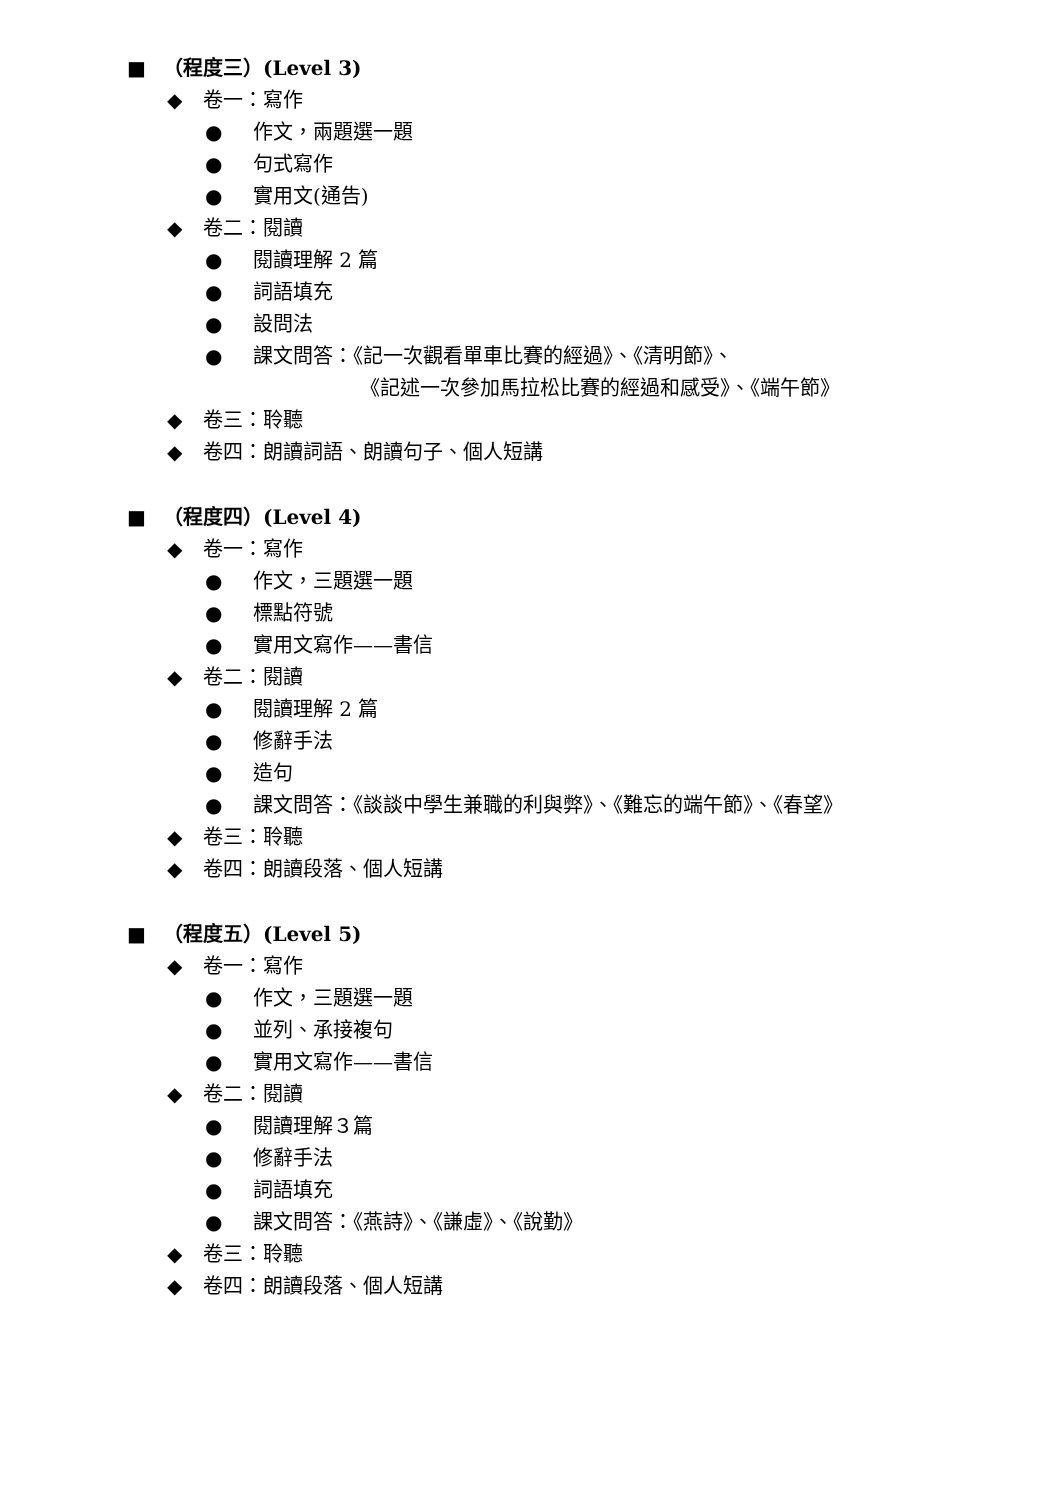■ （程度三）(Level 3)
◆ 卷一：寫作
● 作文，兩題選一題
● 句式寫作
● 實用文(通告)
◆ 卷二：閱讀
● 閱讀理解 2 篇
● 詞語填充
● 設問法
● 課文問答：《記一次觀看單車比賽的經過》、《清明節》、
《記述一次參加馬拉松比賽的經過和感受》、《端午節》
◆ 卷三：聆聽
◆ 卷四：朗讀詞語、朗讀句子、個人短講
■ （程度四）(Level 4)
◆ 卷一：寫作
● 作文，三題選一題
● 標點符號
● 實用文寫作——書信
◆ 卷二：閱讀
● 閱讀理解 2 篇
● 修辭手法
● 造句
● 課文問答：《談談中學生兼職的利與弊》、《難忘的端午節》、《春望》
◆ 卷三：聆聽
◆ 卷四：朗讀段落、個人短講
■ （程度五）(Level 5)
◆ 卷一：寫作
● 作文，三題選一題
● 並列、承接複句
● 實用文寫作——書信
◆ 卷二：閱讀
● 閱讀理解３篇
● 修辭手法
● 詞語填充
● 課文問答：《燕詩》、《謙虛》、《說勤》
◆ 卷三：聆聽
◆ 卷四：朗讀段落、個人短講